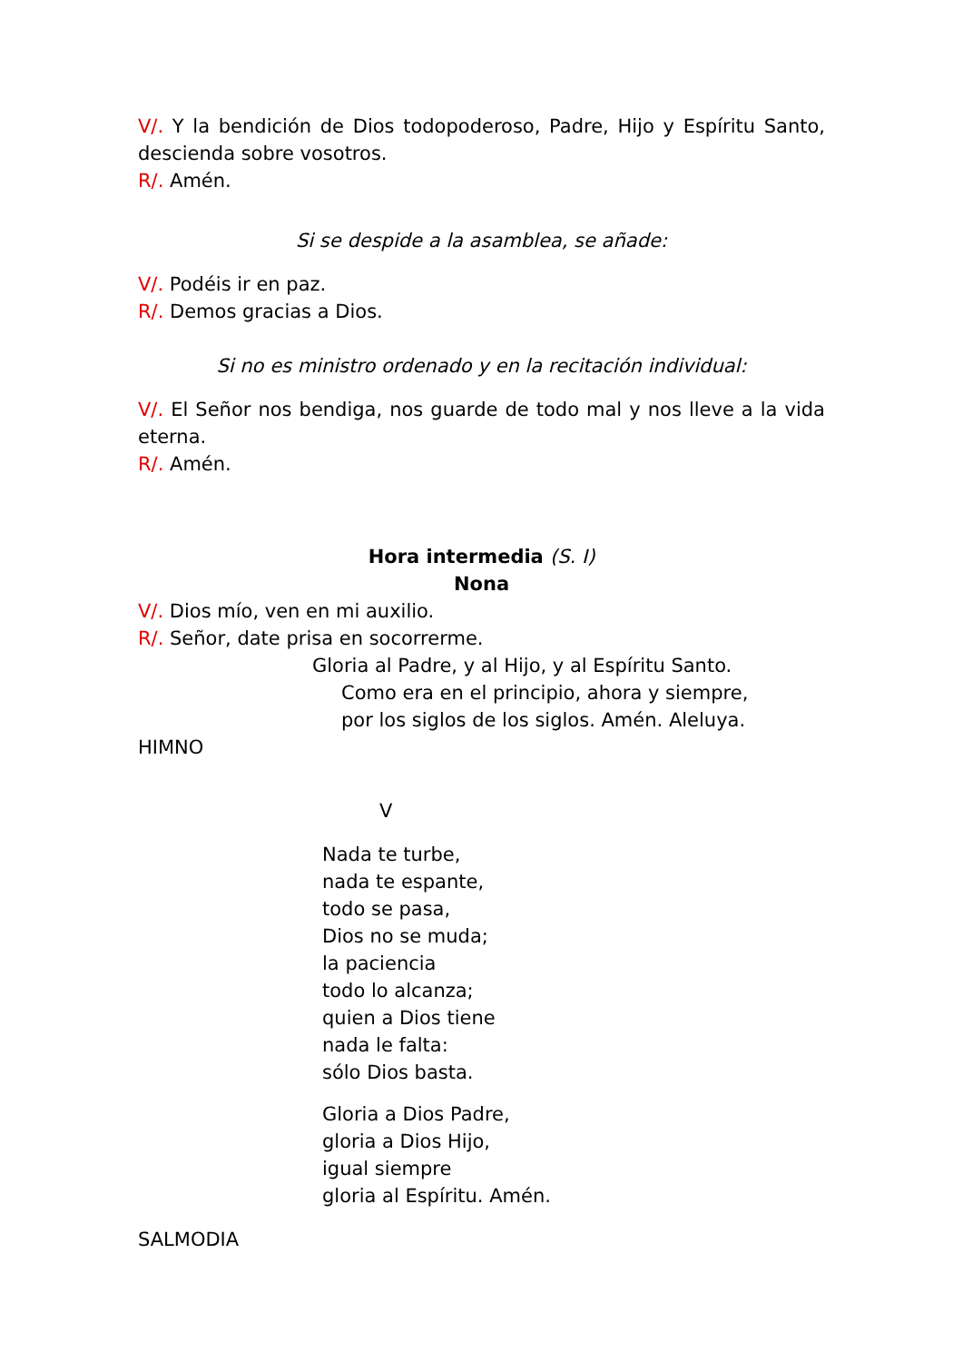V/. Y la bendición de Dios todopoderoso, Padre, Hijo y Espíritu Santo, descienda sobre vosotros.
R/. Amén.
Si se despide a la asamblea, se añade:
V/. Podéis ir en paz.
R/. Demos gracias a Dios.
Si no es ministro ordenado y en la recitación individual:
V/. El Señor nos bendiga, nos guarde de todo mal y nos lleve a la vida eterna.
R/. Amén.
Hora intermedia (S. I)
Nona
V/. Dios mío, ven en mi auxilio.
R/. Señor, date prisa en socorrerme.
Gloria al Padre, y al Hijo, y al Espíritu Santo.
Como era en el principio, ahora y siempre,
por los siglos de los siglos. Amén. Aleluya.
HIMNO
V
Nada te turbe,
nada te espante,
todo se pasa,
Dios no se muda;
la paciencia
todo lo alcanza;
quien a Dios tiene
nada le falta:
sólo Dios basta.
Gloria a Dios Padre,
gloria a Dios Hijo,
igual siempre
gloria al Espíritu. Amén.
SALMODIA